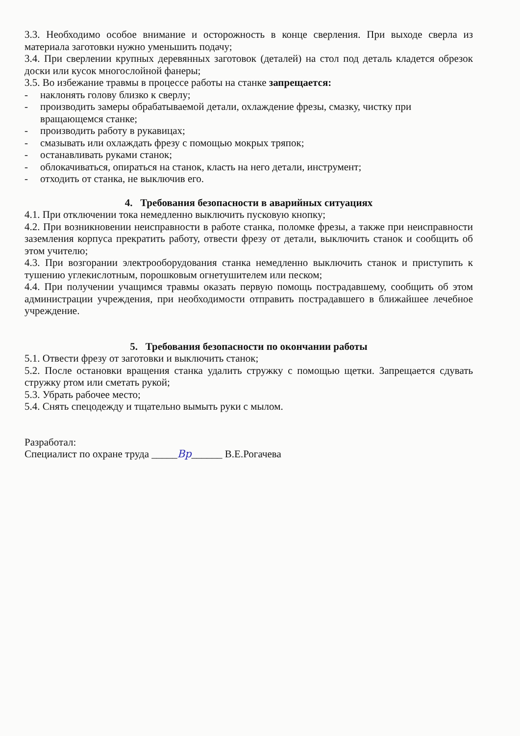3.3. Необходимо особое внимание и осторожность в конце сверления. При выходе сверла из материала заготовки нужно уменьшить подачу;
3.4. При сверлении крупных деревянных заготовок (деталей) на стол под деталь кладется обрезок доски или кусок многослойной фанеры;
3.5. Во избежание травмы в процессе работы на станке запрещается:
- наклонять голову близко к сверлу;
- производить замеры обрабатываемой детали, охлаждение фрезы, смазку, чистку при вращающемся станке;
- производить работу в рукавицах;
- смазывать или охлаждать фрезу с помощью мокрых тряпок;
- останавливать руками станок;
- облокачиваться, опираться на станок, класть на него детали, инструмент;
- отходить от станка, не выключив его.
4. Требования безопасности в аварийных ситуациях
4.1. При отключении тока немедленно выключить пусковую кнопку;
4.2. При возникновении неисправности в работе станка, поломке фрезы, а также при неисправности заземления корпуса прекратить работу, отвести фрезу от детали, выключить станок и сообщить об этом учителю;
4.3. При возгорании электрооборудования станка немедленно выключить станок и приступить к тушению углекислотным, порошковым огнетушителем или песком;
4.4. При получении учащимся травмы оказать первую помощь пострадавшему, сообщить об этом администрации учреждения, при необходимости отправить пострадавшего в ближайшее лечебное учреждение.
5. Требования безопасности по окончании работы
5.1. Отвести фрезу от заготовки и выключить станок;
5.2. После остановки вращения станка удалить стружку с помощью щетки. Запрещается сдувать стружку ртом или сметать рукой;
5.3. Убрать рабочее место;
5.4. Снять спецодежду и тщательно вымыть руки с мылом.
Разработал:
Специалист по охране труда _____Вр______ В.Е.Рогачева